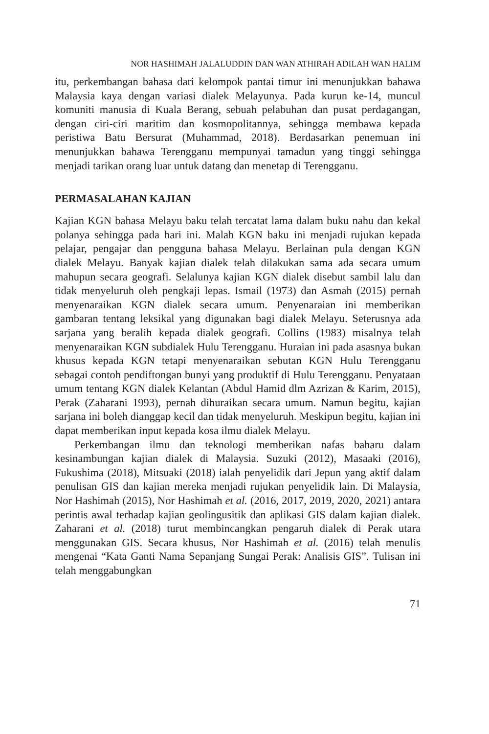NOR HASHIMAH JALALUDDIN DAN WAN ATHIRAH ADILAH WAN HALIM
itu, perkembangan bahasa dari kelompok pantai timur ini menunjukkan bahawa Malaysia kaya dengan variasi dialek Melayunya. Pada kurun ke-14, muncul komuniti manusia di Kuala Berang, sebuah pelabuhan dan pusat perdagangan, dengan ciri-ciri maritim dan kosmopolitannya, sehingga membawa kepada peristiwa Batu Bersurat (Muhammad, 2018). Berdasarkan penemuan ini menunjukkan bahawa Terengganu mempunyai tamadun yang tinggi sehingga menjadi tarikan orang luar untuk datang dan menetap di Terengganu.
PERMASALAHAN KAJIAN
Kajian KGN bahasa Melayu baku telah tercatat lama dalam buku nahu dan kekal polanya sehingga pada hari ini. Malah KGN baku ini menjadi rujukan kepada pelajar, pengajar dan pengguna bahasa Melayu. Berlainan pula dengan KGN dialek Melayu. Banyak kajian dialek telah dilakukan sama ada secara umum mahupun secara geografi. Selalunya kajian KGN dialek disebut sambil lalu dan tidak menyeluruh oleh pengkaji lepas. Ismail (1973) dan Asmah (2015) pernah menyenaraikan KGN dialek secara umum. Penyenaraian ini memberikan gambaran tentang leksikal yang digunakan bagi dialek Melayu. Seterusnya ada sarjana yang beralih kepada dialek geografi. Collins (1983) misalnya telah menyenaraikan KGN subdialek Hulu Terengganu. Huraian ini pada asasnya bukan khusus kepada KGN tetapi menyenaraikan sebutan KGN Hulu Terengganu sebagai contoh pendiftongan bunyi yang produktif di Hulu Terengganu. Penyataan umum tentang KGN dialek Kelantan (Abdul Hamid dlm Azrizan & Karim, 2015), Perak (Zaharani 1993), pernah dihuraikan secara umum. Namun begitu, kajian sarjana ini boleh dianggap kecil dan tidak menyeluruh. Meskipun begitu, kajian ini dapat memberikan input kepada kosa ilmu dialek Melayu.
Perkembangan ilmu dan teknologi memberikan nafas baharu dalam kesinambungan kajian dialek di Malaysia. Suzuki (2012), Masaaki (2016), Fukushima (2018), Mitsuaki (2018) ialah penyelidik dari Jepun yang aktif dalam penulisan GIS dan kajian mereka menjadi rujukan penyelidik lain. Di Malaysia, Nor Hashimah (2015), Nor Hashimah et al. (2016, 2017, 2019, 2020, 2021) antara perintis awal terhadap kajian geolingusitik dan aplikasi GIS dalam kajian dialek. Zaharani et al. (2018) turut membincangkan pengaruh dialek di Perak utara menggunakan GIS. Secara khusus, Nor Hashimah et al. (2016) telah menulis mengenai “Kata Ganti Nama Sepanjang Sungai Perak: Analisis GIS”. Tulisan ini telah menggabungkan
71